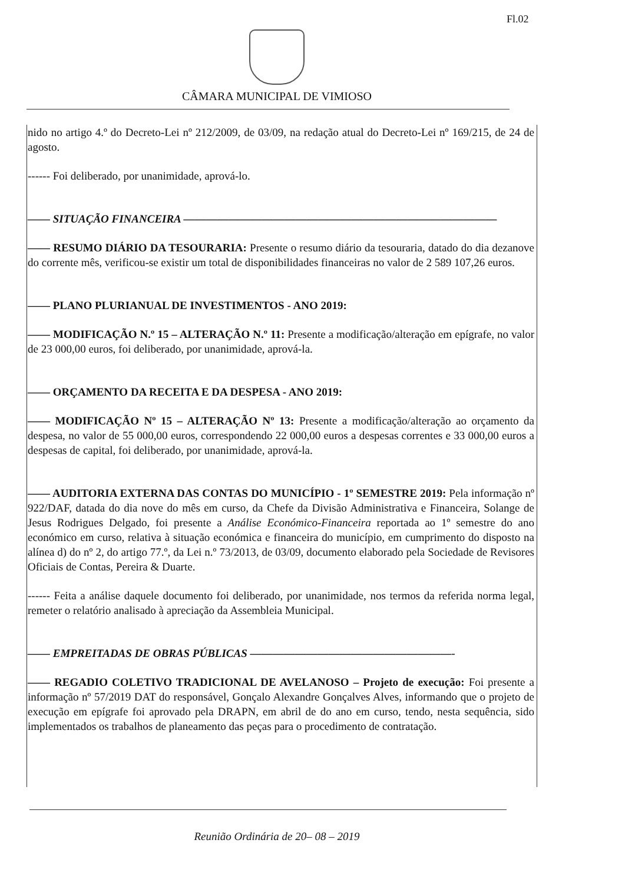Fl.02
CÂMARA MUNICIPAL DE VIMIOSO
nido no artigo 4.º do Decreto-Lei nº 212/2009, de 03/09, na redação atual do Decreto-Lei nº 169/215, de 24 de agosto.
------ Foi deliberado, por unanimidade, aprová-lo.
—— SITUAÇÃO FINANCEIRA ————————————————————————————
—— RESUMO DIÁRIO DA TESOURARIA: Presente o resumo diário da tesouraria, datado do dia dezanove do corrente mês, verificou-se existir um total de disponibilidades financeiras no valor de 2 589 107,26 euros.
—— PLANO PLURIANUAL DE INVESTIMENTOS - ANO 2019:
—— MODIFICAÇÃO N.º 15 – ALTERAÇÃO N.º 11: Presente a modificação/alteração em epígrafe, no valor de 23 000,00 euros, foi deliberado, por unanimidade, aprová-la.
—— ORÇAMENTO DA RECEITA E DA DESPESA - ANO 2019:
—— MODIFICAÇÃO Nº 15 – ALTERAÇÃO Nº 13: Presente a modificação/alteração ao orçamento da despesa, no valor de 55 000,00 euros, correspondendo 22 000,00 euros a despesas correntes e 33 000,00 euros a despesas de capital, foi deliberado, por unanimidade, aprová-la.
—— AUDITORIA EXTERNA DAS CONTAS DO MUNICÍPIO - 1º SEMESTRE 2019: Pela informação nº 922/DAF, datada do dia nove do mês em curso, da Chefe da Divisão Administrativa e Financeira, Solange de Jesus Rodrigues Delgado, foi presente a Análise Económico-Financeira reportada ao 1º semestre do ano económico em curso, relativa à situação económica e financeira do município, em cumprimento do disposto na alínea d) do nº 2, do artigo 77.º, da Lei n.º 73/2013, de 03/09, documento elaborado pela Sociedade de Revisores Oficiais de Contas, Pereira & Duarte.
------ Feita a análise daquele documento foi deliberado, por unanimidade, nos termos da referida norma legal, remeter o relatório analisado à apreciação da Assembleia Municipal.
—— EMPREITADAS DE OBRAS PÚBLICAS ——————————————————-
—— REGADIO COLETIVO TRADICIONAL DE AVELANOSO – Projeto de execução: Foi presente a informação nº 57/2019 DAT do responsável, Gonçalo Alexandre Gonçalves Alves, informando que o projeto de execução em epígrafe foi aprovado pela DRAPN, em abril de do ano em curso, tendo, nesta sequência, sido implementados os trabalhos de planeamento das peças para o procedimento de contratação.
Reunião Ordinária de 20– 08 – 2019